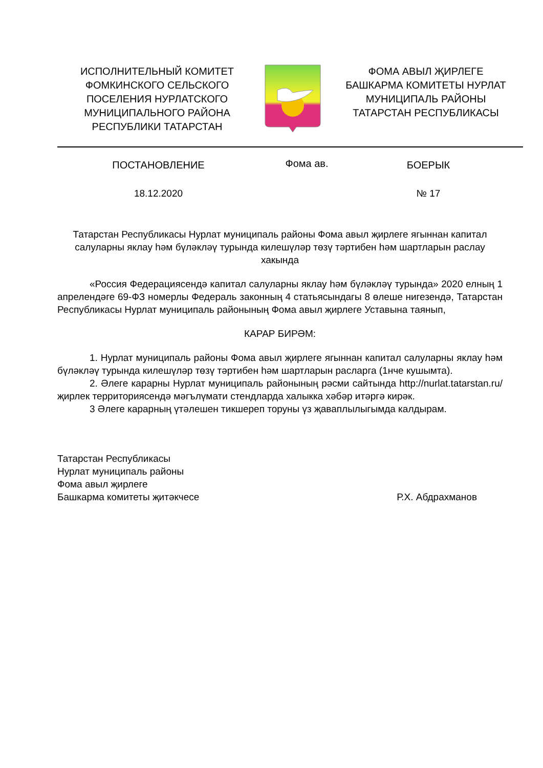ИСПОЛНИТЕЛЬНЫЙ КОМИТЕТ
ФОМКИНСКОГО СЕЛЬСКОГО
ПОСЕЛЕНИЯ НУРЛАТСКОГО
МУНИЦИПАЛЬНОГО РАЙОНА
РЕСПУБЛИКИ ТАТАРСТАН
ФОМА АВЫЛ ҖИРЛЕГЕ
БАШКАРМА КОМИТЕТЫ НУРЛАТ
МУНИЦИПАЛЬ РАЙОНЫ
ТАТАРСТАН РЕСПУБЛИКАСЫ
ПОСТАНОВЛЕНИЕ
Фома ав.
БОЕРЫК
18.12.2020 № 17
Татарстан Республикасы Нурлат муниципаль районы Фома авыл җирлеге ягыннан капитал салуларны яклау һәм бүләкләү турында килешүләр төзү тәртибен һәм шартларын раслау хакында
«Россия Федерациясендә капитал салуларны яклау һәм бүләкләү турында» 2020 елның 1 апрелендәге 69-ФЗ номерлы Федераль законның 4 статьясындагы 8 өлеше нигезендә, Татарстан Республикасы Нурлат муниципаль районының Фома авыл җирлеге Уставына таянып,
КАРАР БИРӘМ:
1. Нурлат муниципаль районы Фома авыл җирлеге ягыннан капитал салуларны яклау һәм бүләкләү турында килешүләр төзү тәртибен һәм шартларын расларга (1нче кушымта).
2. Әлеге карарны Нурлат муниципаль районының рәсми сайтында http://nurlat.tatarstan.ru/ җирлек территориясендә мәгълүмати стендларда халыкка хәбәр итәргә кирәк.
3 Әлеге карарның үтәлешен тикшереп торуны үз җаваплылыгымда калдырам.
Татарстан Республикасы
Нурлат муниципаль районы
Фома авыл җирлеге
Башкарма комитеты җитәкчесе Р.Х. Абдрахманов